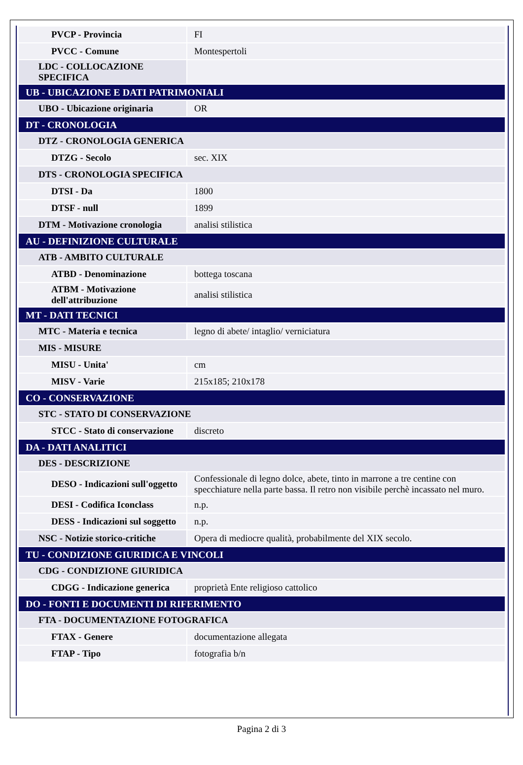| PVCP - Provincia | FI |
| PVCC - Comune | Montespertoli |
| LDC - COLLOCAZIONE SPECIFICA | |
| UB - UBICAZIONE E DATI PATRIMONIALI | |
| UBO - Ubicazione originaria | OR |
| DT - CRONOLOGIA | |
| DTZ - CRONOLOGIA GENERICA | |
| DTZG - Secolo | sec. XIX |
| DTS - CRONOLOGIA SPECIFICA | |
| DTSI - Da | 1800 |
| DTSF - null | 1899 |
| DTM - Motivazione cronologia | analisi stilistica |
| AU - DEFINIZIONE CULTURALE | |
| ATB - AMBITO CULTURALE | |
| ATBD - Denominazione | bottega toscana |
| ATBM - Motivazione dell'attribuzione | analisi stilistica |
| MT - DATI TECNICI | |
| MTC - Materia e tecnica | legno di abete/ intaglio/ verniciatura |
| MIS - MISURE | |
| MISU - Unita' | cm |
| MISV - Varie | 215x185; 210x178 |
| CO - CONSERVAZIONE | |
| STC - STATO DI CONSERVAZIONE | |
| STCC - Stato di conservazione | discreto |
| DA - DATI ANALITICI | |
| DES - DESCRIZIONE | |
| DESO - Indicazioni sull'oggetto | Confessionale di legno dolce, abete, tinto in marrone a tre centine con specchiature nella parte bassa. Il retro non visibile perchè incassato nel muro. |
| DESI - Codifica Iconclass | n.p. |
| DESS - Indicazioni sul soggetto | n.p. |
| NSC - Notizie storico-critiche | Opera di mediocre qualità, probabilmente del XIX secolo. |
| TU - CONDIZIONE GIURIDICA E VINCOLI | |
| CDG - CONDIZIONE GIURIDICA | |
| CDGG - Indicazione generica | proprietà Ente religioso cattolico |
| DO - FONTI E DOCUMENTI DI RIFERIMENTO | |
| FTA - DOCUMENTAZIONE FOTOGRAFICA | |
| FTAX - Genere | documentazione allegata |
| FTAP - Tipo | fotografia b/n |
Pagina 2 di 3